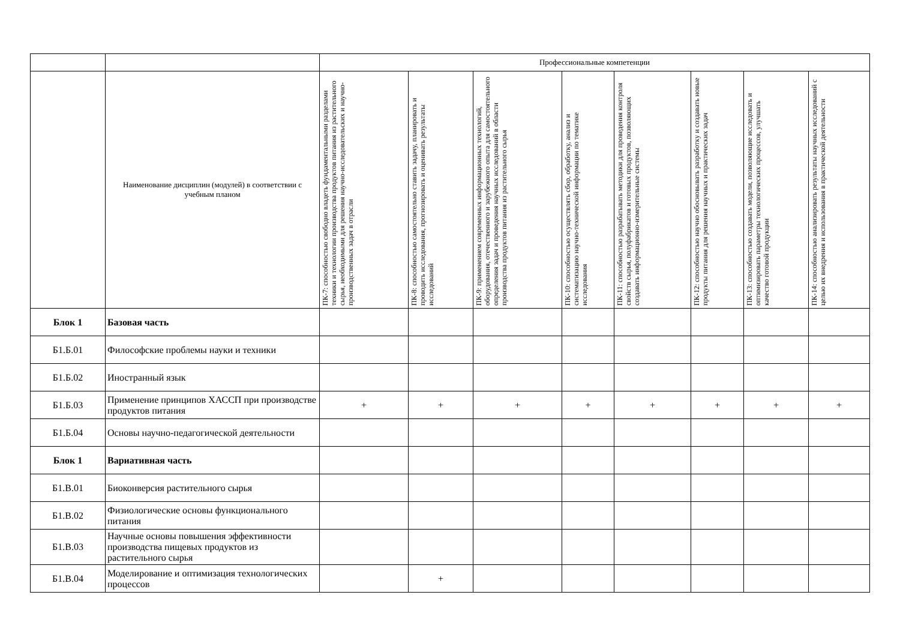| | | Профессиональные компетенции | | | | | | | |
| | Наименование дисциплин (модулей) в соответствии с учебным планом | ПК-7: способностью свободно владеть фундаментальными разделами техники и технологии производства продуктов питания из растительного сырья, необходимыми для решения научно-исследовательских и научно-производственных задач в отрасли | ПК-8: способностью самостоятельно ставить задачу, планировать и проводить исследования, прогнозировать и оценивать результаты исследований | ПК-9: применением современных информационных технологий, оборудования, отечественного и зарубежного опыта для самостоятельного определения задач и проведения научных исследований в области производства продуктов питания из растительного сырья | ПК-10: способностью осуществлять сбор, обработку, анализ и систематизацию научно-технической информации по тематике исследования | ПК-11: способностью разрабатывать методики для проведения контроля свойств сырья, полуфабрикатов и готовых продуктов, позволяющих создавать информационно-измерительные системы | ПК-12: способностью научно обосновывать разработку и создавать новые продукты питания для решения научных и практических задач | ПК-13: способностью создавать модели, позволяющие исследовать и оптимизировать параметры технологических процессов, улучшать качество готовой продукции | ПК-14: способностью анализировать результаты научных исследований с целью их внедрения и использования в практической деятельности |
| Блок 1 | Базовая часть | | | | | | | | |
| Б1.Б.01 | Философские проблемы науки и техники | | | | | | | | |
| Б1.Б.02 | Иностранный язык | | | | | | | | |
| Б1.Б.03 | Применение принципов ХАССП при производстве продуктов питания | + | + | + | + | + | + | + | + |
| Б1.Б.04 | Основы научно-педагогической деятельности | | | | | | | | |
| Блок 1 | Вариативная часть | | | | | | | | |
| Б1.В.01 | Биоконверсия растительного сырья | | | | | | | | |
| Б1.В.02 | Физиологические основы функционального питания | | | | | | | | |
| Б1.В.03 | Научные основы повышения эффективности производства пищевых продуктов из растительного сырья | | | | | | | | |
| Б1.В.04 | Моделирование и оптимизация технологических процессов | | + | | | | | | |